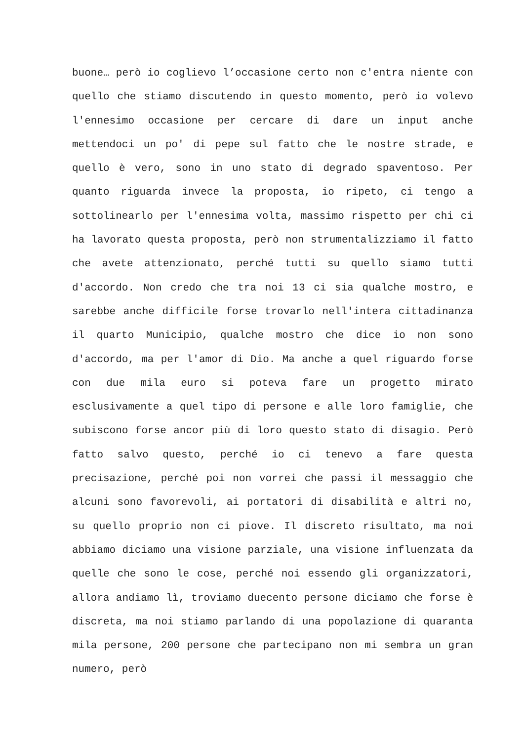buone… però io coglievo l’occasione certo non c'entra niente con quello che stiamo discutendo in questo momento, però io volevo l'ennesimo occasione per cercare di dare un input anche mettendoci un po' di pepe sul fatto che le nostre strade, e quello è vero, sono in uno stato di degrado spaventoso. Per quanto riguarda invece la proposta, io ripeto, ci tengo a sottolinearlo per l'ennesima volta, massimo rispetto per chi ci ha lavorato questa proposta, però non strumentalizziamo il fatto che avete attenzionato, perché tutti su quello siamo tutti d'accordo. Non credo che tra noi 13 ci sia qualche mostro, e sarebbe anche difficile forse trovarlo nell'intera cittadinanza il quarto Municipio, qualche mostro che dice io non sono d'accordo, ma per l'amor di Dio. Ma anche a quel riguardo forse con due mila euro si poteva fare un progetto mirato esclusivamente a quel tipo di persone e alle loro famiglie, che subiscono forse ancor più di loro questo stato di disagio. Però fatto salvo questo, perché io ci tenevo a fare questa precisazione, perché poi non vorrei che passi il messaggio che alcuni sono favorevoli, ai portatori di disabilità e altri no, su quello proprio non ci piove. Il discreto risultato, ma noi abbiamo diciamo una visione parziale, una visione influenzata da quelle che sono le cose, perché noi essendo gli organizzatori, allora andiamo lì, troviamo duecento persone diciamo che forse è discreta, ma noi stiamo parlando di una popolazione di quaranta mila persone, 200 persone che partecipano non mi sembra un gran numero, però